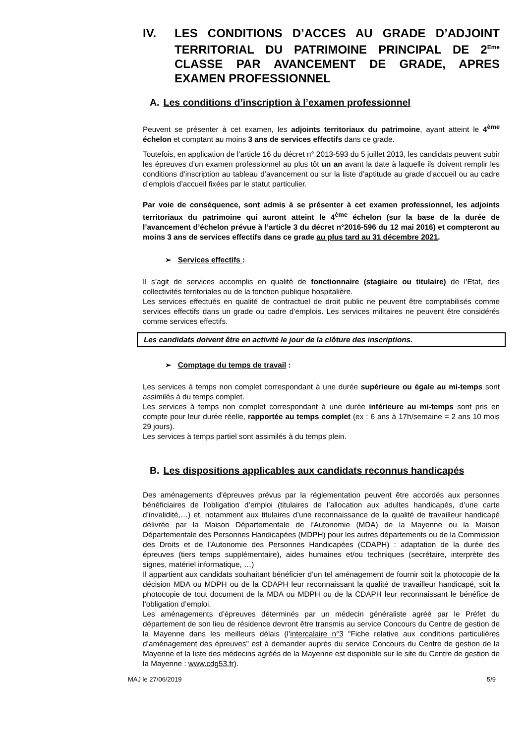IV. LES CONDITIONS D’ACCES AU GRADE D’ADJOINT TERRITORIAL DU PATRIMOINE PRINCIPAL DE 2<sup>Eme</sup> CLASSE PAR AVANCEMENT DE GRADE, APRES EXAMEN PROFESSIONNEL
A. Les conditions d’inscription à l’examen professionnel
Peuvent se présenter à cet examen, les adjoints territoriaux du patrimoine, ayant atteint le 4<sup>ème</sup> échelon et comptant au moins 3 ans de services effectifs dans ce grade.
Toutefois, en application de l’article 16 du décret n° 2013-593 du 5 juillet 2013, les candidats peuvent subir les épreuves d’un examen professionnel au plus tôt un an avant la date à laquelle ils doivent remplir les conditions d’inscription au tableau d’avancement ou sur la liste d’aptitude au grade d’accueil ou au cadre d’emplois d’accueil fixées par le statut particulier.
Par voie de conséquence, sont admis à se présenter à cet examen professionnel, les adjoints territoriaux du patrimoine qui auront atteint le 4<sup>ème</sup> échelon (sur la base de la durée de l’avancement d’échelon prévue à l’article 3 du décret n°2016-596 du 12 mai 2016) et compteront au moins 3 ans de services effectifs dans ce grade au plus tard au 31 décembre 2021.
➢ Services effectifs :
Il s’agit de services accomplis en qualité de fonctionnaire (stagiaire ou titulaire) de l’Etat, des collectivités territoriales ou de la fonction publique hospitalière.
Les services effectués en qualité de contractuel de droit public ne peuvent être comptabilisés comme services effectifs dans un grade ou cadre d’emplois. Les services militaires ne peuvent être considérés comme services effectifs.
Les candidats doivent être en activité le jour de la clôture des inscriptions.
➢ Comptage du temps de travail :
Les services à temps non complet correspondant à une durée supérieure ou égale au mi-temps sont assimilés à du temps complet.
Les services à temps non complet correspondant à une durée inférieure au mi-temps sont pris en compte pour leur durée réelle, rapportée au temps complet (ex : 6 ans à 17h/semaine = 2 ans 10 mois 29 jours).
Les services à temps partiel sont assimilés à du temps plein.
B. Les dispositions applicables aux candidats reconnus handicapés
Des aménagements d’épreuves prévus par la réglementation peuvent être accordés aux personnes bénéficiaires de l’obligation d’emploi (titulaires de l’allocation aux adultes handicapés, d’une carte d’invalidité,…) et, notamment aux titulaires d’une reconnaissance de la qualité de travailleur handicapé délivrée par la Maison Départementale de l’Autonomie (MDA) de la Mayenne ou la Maison Départementale des Personnes Handicapées (MDPH) pour les autres départements ou de la Commission des Droits et de l’Autonomie des Personnes Handicapées (CDAPH) : adaptation de la durée des épreuves (tiers temps supplémentaire), aides humaines et/ou techniques (secrétaire, interprète des signes, matériel informatique, …)
Il appartient aux candidats souhaitant bénéficier d’un tel aménagement de fournir soit la photocopie de la décision MDA ou MDPH ou de la CDAPH leur reconnaissant la qualité de travailleur handicapé, soit la photocopie de tout document de la MDA ou MDPH ou de la CDAPH leur reconnaissant le bénéfice de l’obligation d’emploi.
Les aménagements d’épreuves déterminés par un médecin généraliste agréé par le Préfet du département de son lieu de résidence devront être transmis au service Concours du Centre de gestion de la Mayenne dans les meilleurs délais (l’intercalaire n°3 "Fiche relative aux conditions particulières d’aménagement des épreuves" est à demander auprès du service Concours du Centre de gestion de la Mayenne et la liste des médecins agréés de la Mayenne est disponible sur le site du Centre de gestion de la Mayenne : www.cdg53.fr).
MAJ le 27/06/2019 5/9